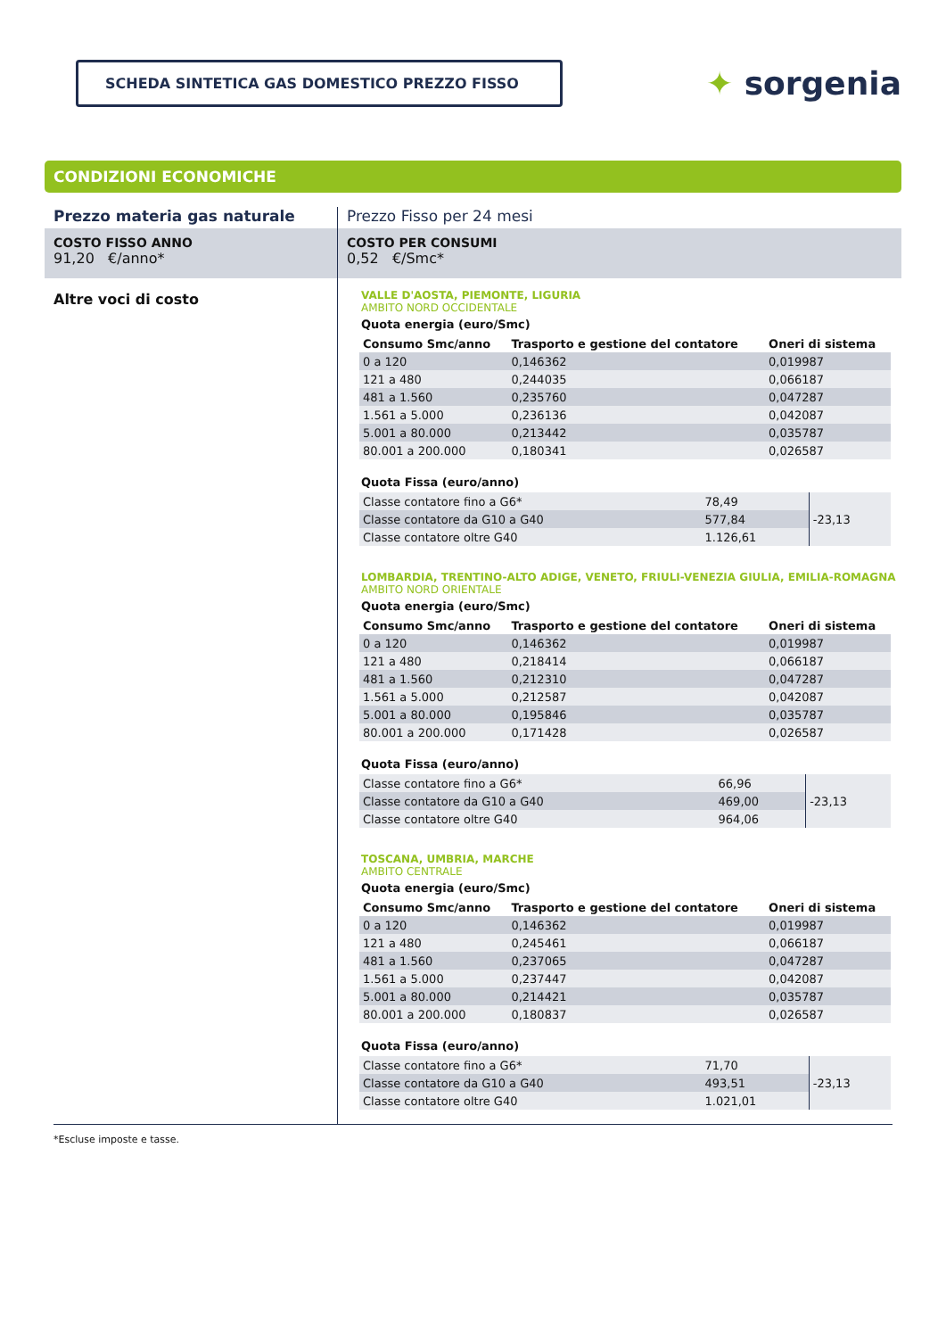SCHEDA SINTETICA GAS DOMESTICO PREZZO FISSO
✦ sorgenia
CONDIZIONI ECONOMICHE
Prezzo materia gas naturale
COSTO FISSO ANNO
91,20 €/anno*
Altre voci di costo
Prezzo Fisso per 24 mesi
COSTO PER CONSUMI
0,52 €/Smc*
VALLE D'AOSTA, PIEMONTE, LIGURIA
AMBITO NORD OCCIDENTALE
Quota energia (euro/Smc)
| Consumo Smc/anno | Trasporto e gestione del contatore | Oneri di sistema |
| --- | --- | --- |
| 0 a 120 | 0,146362 | 0,019987 |
| 121 a 480 | 0,244035 | 0,066187 |
| 481 a 1.560 | 0,235760 | 0,047287 |
| 1.561 a 5.000 | 0,236136 | 0,042087 |
| 5.001 a 80.000 | 0,213442 | 0,035787 |
| 80.001 a 200.000 | 0,180341 | 0,026587 |
Quota Fissa (euro/anno)
| Classe contatore fino a G6* | 78,49 | -23,13 |
| Classe contatore da G10 a G40 | 577,84 | |
| Classe contatore oltre G40 | 1.126,61 | |
LOMBARDIA, TRENTINO-ALTO ADIGE, VENETO, FRIULI-VENEZIA GIULIA, EMILIA-ROMAGNA
AMBITO NORD ORIENTALE
Quota energia (euro/Smc)
| Consumo Smc/anno | Trasporto e gestione del contatore | Oneri di sistema |
| --- | --- | --- |
| 0 a 120 | 0,146362 | 0,019987 |
| 121 a 480 | 0,218414 | 0,066187 |
| 481 a 1.560 | 0,212310 | 0,047287 |
| 1.561 a 5.000 | 0,212587 | 0,042087 |
| 5.001 a 80.000 | 0,195846 | 0,035787 |
| 80.001 a 200.000 | 0,171428 | 0,026587 |
Quota Fissa (euro/anno)
| Classe contatore fino a G6* | 66,96 | -23,13 |
| Classe contatore da G10 a G40 | 469,00 | |
| Classe contatore oltre G40 | 964,06 | |
TOSCANA, UMBRIA, MARCHE
AMBITO CENTRALE
Quota energia (euro/Smc)
| Consumo Smc/anno | Trasporto e gestione del contatore | Oneri di sistema |
| --- | --- | --- |
| 0 a 120 | 0,146362 | 0,019987 |
| 121 a 480 | 0,245461 | 0,066187 |
| 481 a 1.560 | 0,237065 | 0,047287 |
| 1.561 a 5.000 | 0,237447 | 0,042087 |
| 5.001 a 80.000 | 0,214421 | 0,035787 |
| 80.001 a 200.000 | 0,180837 | 0,026587 |
Quota Fissa (euro/anno)
| Classe contatore fino a G6* | 71,70 | -23,13 |
| Classe contatore da G10 a G40 | 493,51 | |
| Classe contatore oltre G40 | 1.021,01 | |
*Escluse imposte e tasse.